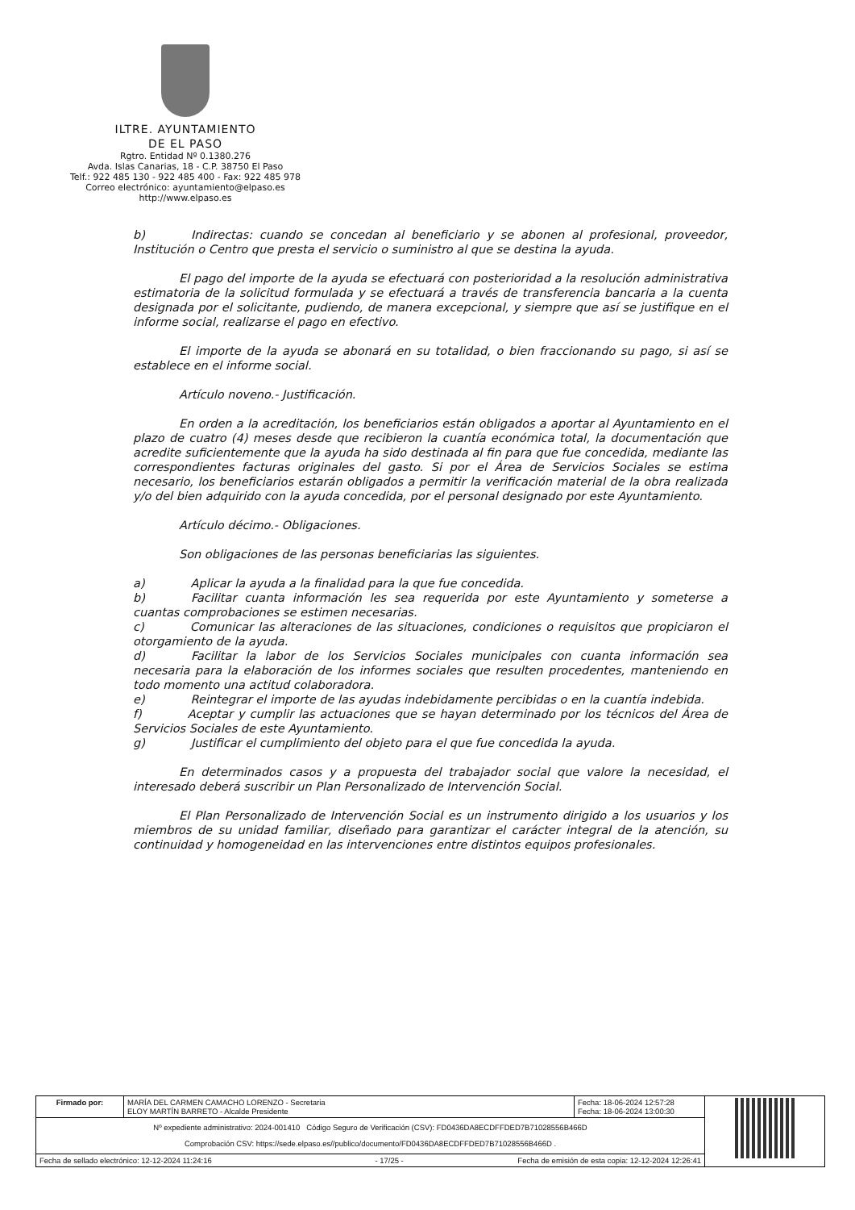ILTRE. AYUNTAMIENTO
DE EL PASO
Rgtro. Entidad Nº 0.1380.276
Avda. Islas Canarias, 18 - C.P. 38750 El Paso
Telf.: 922 485 130 - 922 485 400 - Fax: 922 485 978
Correo electrónico: ayuntamiento@elpaso.es
http://www.elpaso.es
b) Indirectas: cuando se concedan al beneficiario y se abonen al profesional, proveedor, Institución o Centro que presta el servicio o suministro al que se destina la ayuda.
El pago del importe de la ayuda se efectuará con posterioridad a la resolución administrativa estimatoria de la solicitud formulada y se efectuará a través de transferencia bancaria a la cuenta designada por el solicitante, pudiendo, de manera excepcional, y siempre que así se justifique en el informe social, realizarse el pago en efectivo.
El importe de la ayuda se abonará en su totalidad, o bien fraccionando su pago, si así se establece en el informe social.
Artículo noveno.- Justificación.
En orden a la acreditación, los beneficiarios están obligados a aportar al Ayuntamiento en el plazo de cuatro (4) meses desde que recibieron la cuantía económica total, la documentación que acredite suficientemente que la ayuda ha sido destinada al fin para que fue concedida, mediante las correspondientes facturas originales del gasto. Si por el Área de Servicios Sociales se estima necesario, los beneficiarios estarán obligados a permitir la verificación material de la obra realizada y/o del bien adquirido con la ayuda concedida, por el personal designado por este Ayuntamiento.
Artículo décimo.- Obligaciones.
Son obligaciones de las personas beneficiarias las siguientes.
a) Aplicar la ayuda a la finalidad para la que fue concedida.
b) Facilitar cuanta información les sea requerida por este Ayuntamiento y someterse a cuantas comprobaciones se estimen necesarias.
c) Comunicar las alteraciones de las situaciones, condiciones o requisitos que propiciaron el otorgamiento de la ayuda.
d) Facilitar la labor de los Servicios Sociales municipales con cuanta información sea necesaria para la elaboración de los informes sociales que resulten procedentes, manteniendo en todo momento una actitud colaboradora.
e) Reintegrar el importe de las ayudas indebidamente percibidas o en la cuantía indebida.
f) Aceptar y cumplir las actuaciones que se hayan determinado por los técnicos del Área de Servicios Sociales de este Ayuntamiento.
g) Justificar el cumplimiento del objeto para el que fue concedida la ayuda.
En determinados casos y a propuesta del trabajador social que valore la necesidad, el interesado deberá suscribir un Plan Personalizado de Intervención Social.
El Plan Personalizado de Intervención Social es un instrumento dirigido a los usuarios y los miembros de su unidad familiar, diseñado para garantizar el carácter integral de la atención, su continuidad y homogeneidad en las intervenciones entre distintos equipos profesionales.
| Firmado por: | MARÍA DEL CARMEN CAMACHO LORENZO - Secretaria ELOY MARTÍN BARRETO - Alcalde Presidente | Fecha: 18-06-2024 12:57:28 Fecha: 18-06-2024 13:00:30 | |
| Nº expediente administrativo: 2024-001410 Código Seguro de Verificación (CSV): FD0436DA8ECDFFDED7B71028556B466D Comprobación CSV: https://sede.elpaso.es//publico/documento/FD0436DA8ECDFFDED7B71028556B466D . | | | |
| Fecha de sellado electrónico: 12-12-2024 11:24:16 - 17/25 - Fecha de emisión de esta copia: 12-12-2024 12:26:41 | | | |